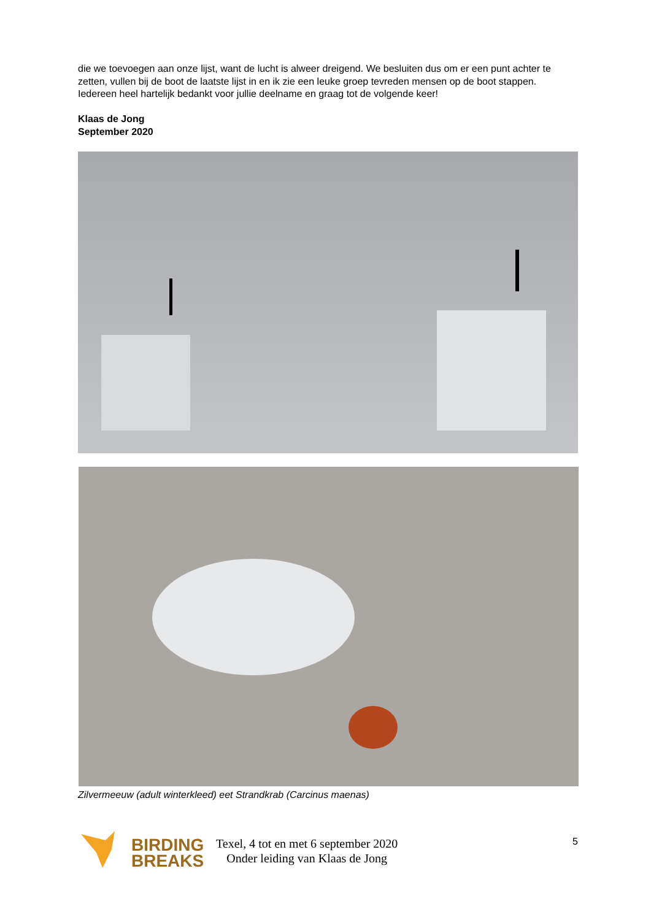die we toevoegen aan onze lijst, want de lucht is alweer dreigend. We besluiten dus om er een punt achter te zetten, vullen bij de boot de laatste lijst in en ik zie een leuke groep tevreden mensen op de boot stappen.
Iedereen heel hartelijk bedankt voor jullie deelname en graag tot de volgende keer!
Klaas de Jong
September 2020
Zilvermeeuw (adult winterkleed) eet Strandkrab (Carcinus maenas)
BIRDING
BREAKS
Texel, 4 tot en met 6 september 2020
Onder leiding van Klaas de Jong
5